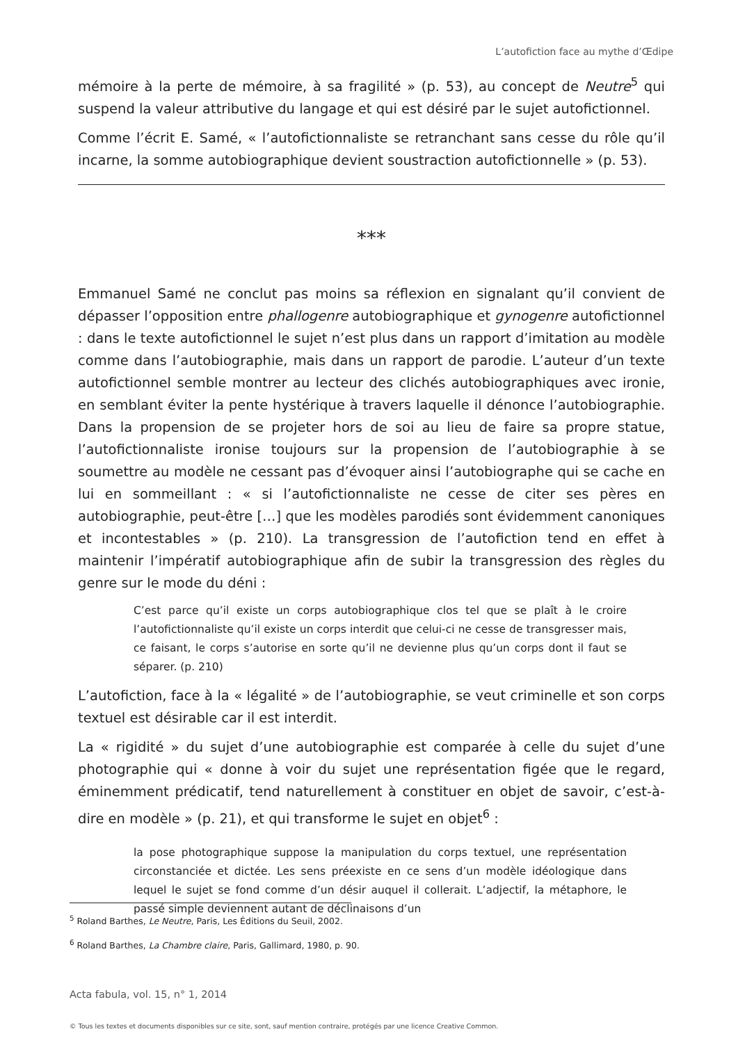L’autofiction face au mythe d’Œdipe
mémoire à la perte de mémoire, à sa fragilité » (p. 53), au concept de Neutre<sup>5</sup> qui suspend la valeur attributive du langage et qui est désiré par le sujet autofictionnel.
Comme l’écrit E. Samé, « l’autofictionnaliste se retranchant sans cesse du rôle qu’il incarne, la somme autobiographique devient soustraction autofictionnelle » (p. 53).
***
Emmanuel Samé ne conclut pas moins sa réflexion en signalant qu’il convient de dépasser l’opposition entre phallogenre autobiographique et gynogenre autofictionnel : dans le texte autofictionnel le sujet n’est plus dans un rapport d’imitation au modèle comme dans l’autobiographie, mais dans un rapport de parodie. L’auteur d’un texte autofictionnel semble montrer au lecteur des clichés autobiographiques avec ironie, en semblant éviter la pente hystérique à travers laquelle il dénonce l’autobiographie. Dans la propension de se projeter hors de soi au lieu de faire sa propre statue, l’autofictionnaliste ironise toujours sur la propension de l’autobiographie à se soumettre au modèle ne cessant pas d’évoquer ainsi l’autobiographe qui se cache en lui en sommeillant : « si l’autofictionnaliste ne cesse de citer ses pères en autobiographie, peut-être […] que les modèles parodiés sont évidemment canoniques et incontestables » (p. 210). La transgression de l’autofiction tend en effet à maintenir l’impératif autobiographique afin de subir la transgression des règles du genre sur le mode du déni :
C’est parce qu’il existe un corps autobiographique clos tel que se plaît à le croire l’autofictionnaliste qu’il existe un corps interdit que celui-ci ne cesse de transgresser mais, ce faisant, le corps s’autorise en sorte qu’il ne devienne plus qu’un corps dont il faut se séparer. (p. 210)
L’autofiction, face à la « légalité » de l’autobiographie, se veut criminelle et son corps textuel est désirable car il est interdit.
La « rigidité » du sujet d’une autobiographie est comparée à celle du sujet d’une photographie qui « donne à voir du sujet une représentation figée que le regard, éminemment prédicatif, tend naturellement à constituer en objet de savoir, c’est-à-dire en modèle » (p. 21), et qui transforme le sujet en objet<sup>6</sup> :
la pose photographique suppose la manipulation du corps textuel, une représentation circonstanciée et dictée. Les sens préexiste en ce sens d’un modèle idéologique dans lequel le sujet se fond comme d’un désir auquel il collerait. L’adjectif, la métaphore, le passé simple deviennent autant de déclinaisons d’un
<sup>5</sup> Roland Barthes, Le Neutre, Paris, Les Éditions du Seuil, 2002.
<sup>6</sup> Roland Barthes, La Chambre claire, Paris, Gallimard, 1980, p. 90.
Acta fabula, vol. 15, n° 1, 2014
© Tous les textes et documents disponibles sur ce site, sont, sauf mention contraire, protégés par une licence Creative Common.